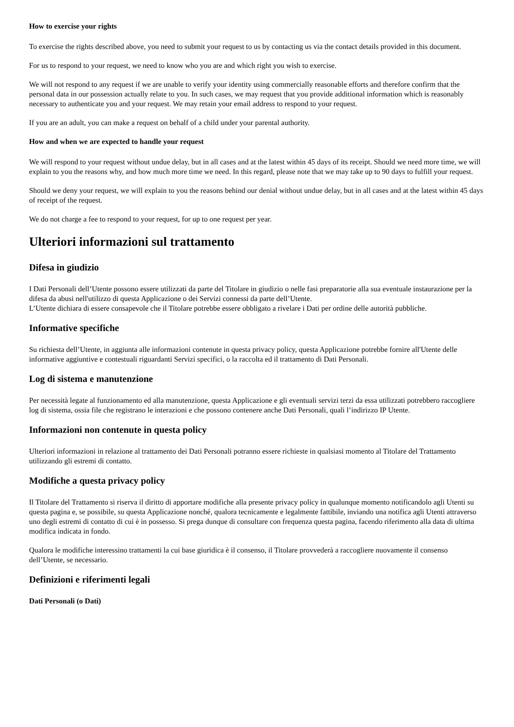How to exercise your rights
To exercise the rights described above, you need to submit your request to us by contacting us via the contact details provided in this document.
For us to respond to your request, we need to know who you are and which right you wish to exercise.
We will not respond to any request if we are unable to verify your identity using commercially reasonable efforts and therefore confirm that the personal data in our possession actually relate to you. In such cases, we may request that you provide additional information which is reasonably necessary to authenticate you and your request. We may retain your email address to respond to your request.
If you are an adult, you can make a request on behalf of a child under your parental authority.
How and when we are expected to handle your request
We will respond to your request without undue delay, but in all cases and at the latest within 45 days of its receipt. Should we need more time, we will explain to you the reasons why, and how much more time we need. In this regard, please note that we may take up to 90 days to fulfill your request.
Should we deny your request, we will explain to you the reasons behind our denial without undue delay, but in all cases and at the latest within 45 days of receipt of the request.
We do not charge a fee to respond to your request, for up to one request per year.
Ulteriori informazioni sul trattamento
Difesa in giudizio
I Dati Personali dell’Utente possono essere utilizzati da parte del Titolare in giudizio o nelle fasi preparatorie alla sua eventuale instaurazione per la difesa da abusi nell'utilizzo di questa Applicazione o dei Servizi connessi da parte dell’Utente.
L’Utente dichiara di essere consapevole che il Titolare potrebbe essere obbligato a rivelare i Dati per ordine delle autorità pubbliche.
Informative specifiche
Su richiesta dell’Utente, in aggiunta alle informazioni contenute in questa privacy policy, questa Applicazione potrebbe fornire all'Utente delle informative aggiuntive e contestuali riguardanti Servizi specifici, o la raccolta ed il trattamento di Dati Personali.
Log di sistema e manutenzione
Per necessità legate al funzionamento ed alla manutenzione, questa Applicazione e gli eventuali servizi terzi da essa utilizzati potrebbero raccogliere log di sistema, ossia file che registrano le interazioni e che possono contenere anche Dati Personali, quali l’indirizzo IP Utente.
Informazioni non contenute in questa policy
Ulteriori informazioni in relazione al trattamento dei Dati Personali potranno essere richieste in qualsiasi momento al Titolare del Trattamento utilizzando gli estremi di contatto.
Modifiche a questa privacy policy
Il Titolare del Trattamento si riserva il diritto di apportare modifiche alla presente privacy policy in qualunque momento notificandolo agli Utenti su questa pagina e, se possibile, su questa Applicazione nonché, qualora tecnicamente e legalmente fattibile, inviando una notifica agli Utenti attraverso uno degli estremi di contatto di cui è in possesso. Si prega dunque di consultare con frequenza questa pagina, facendo riferimento alla data di ultima modifica indicata in fondo.
Qualora le modifiche interessino trattamenti la cui base giuridica è il consenso, il Titolare provvederà a raccogliere nuovamente il consenso dell’Utente, se necessario.
Definizioni e riferimenti legali
Dati Personali (o Dati)